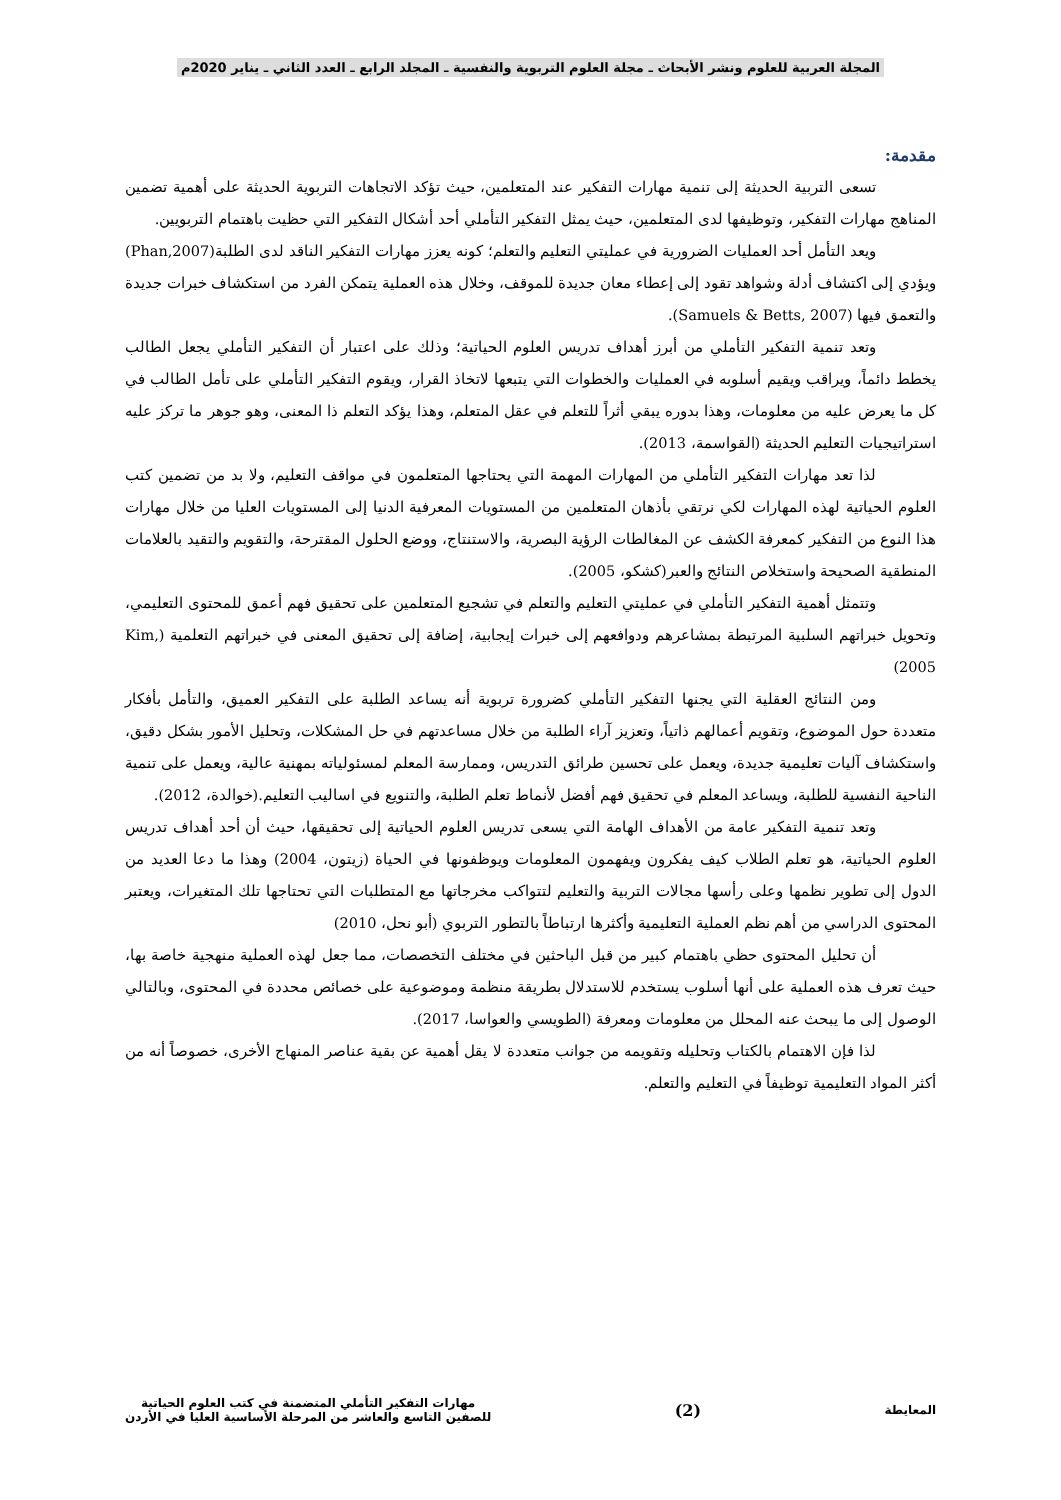المجلة العربية للعلوم ونشر الأبحاث ـ مجلة العلوم التربوية والنفسية ـ المجلد الرابع ـ العدد الثاني ـ يناير 2020م
مقدمة:
تسعى التربية الحديثة إلى تنمية مهارات التفكير عند المتعلمين، حيث تؤكد الاتجاهات التربوية الحديثة على أهمية تضمين المناهج مهارات التفكير، وتوظيفها لدى المتعلمين، حيث يمثل التفكير التأملي أحد أشكال التفكير التي حظيت باهتمام التربويين.
ويعد التأمل أحد العمليات الضرورية في عمليتي التعليم والتعلم؛ كونه يعزز مهارات التفكير الناقد لدى الطلبة(Phan,2007) ويؤدي إلى اكتشاف أدلة وشواهد تقود إلى إعطاء معان جديدة للموقف، وخلال هذه العملية يتمكن الفرد من استكشاف خبرات جديدة والتعمق فيها (Samuels & Betts, 2007).
وتعد تنمية التفكير التأملي من أبرز أهداف تدريس العلوم الحياتية؛ وذلك على اعتبار أن التفكير التأملي يجعل الطالب يخطط دائماً، ويراقب ويقيم أسلوبه في العمليات والخطوات التي يتبعها لاتخاذ القرار، ويقوم التفكير التأملي على تأمل الطالب في كل ما يعرض عليه من معلومات، وهذا بدوره يبقي أثراً للتعلم في عقل المتعلم، وهذا يؤكد التعلم ذا المعنى، وهو جوهر ما تركز عليه استراتيجيات التعليم الحديثة (القواسمة، 2013).
لذا تعد مهارات التفكير التأملي من المهارات المهمة التي يحتاجها المتعلمون في مواقف التعليم، ولا بد من تضمين كتب العلوم الحياتية لهذه المهارات لكي نرتقي بأذهان المتعلمين من المستويات المعرفية الدنيا إلى المستويات العليا من خلال مهارات هذا النوع من التفكير كمعرفة الكشف عن المغالطات الرؤية البصرية، والاستنتاج، ووضع الحلول المقترحة، والتقويم والتقيد بالعلامات المنطقية الصحيحة واستخلاص النتائج والعبر(كشكو، 2005).
وتتمثل أهمية التفكير التأملي في عمليتي التعليم والتعلم في تشجيع المتعلمين على تحقيق فهم أعمق للمحتوى التعليمي، وتحويل خبراتهم السلبية المرتبطة بمشاعرهم ودوافعهم إلى خبرات إيجابية، إضافة إلى تحقيق المعنى في خبراتهم التعلمية (Kim, 2005)
ومن النتائج العقلية التي يجنها التفكير التأملي كضرورة تربوية أنه يساعد الطلبة على التفكير العميق، والتأمل بأفكار متعددة حول الموضوع، وتقويم أعمالهم ذاتياً، وتعزيز آراء الطلبة من خلال مساعدتهم في حل المشكلات، وتحليل الأمور بشكل دقيق، واستكشاف آليات تعليمية جديدة، ويعمل على تحسين طرائق التدريس، وممارسة المعلم لمسئولياته بمهنية عالية، ويعمل على تنمية الناحية النفسية للطلبة، ويساعد المعلم في تحقيق فهم أفضل لأنماط تعلم الطلبة، والتنويع في اساليب التعليم.(خوالدة، 2012).
وتعد تنمية التفكير عامة من الأهداف الهامة التي يسعى تدريس العلوم الحياتية إلى تحقيقها، حيث أن أحد أهداف تدريس العلوم الحياتية، هو تعلم الطلاب كيف يفكرون ويفهمون المعلومات ويوظفونها في الحياة (زيتون، 2004) وهذا ما دعا العديد من الدول إلى تطوير نظمها وعلى رأسها مجالات التربية والتعليم لتتواكب مخرجاتها مع المتطلبات التي تحتاجها تلك المتغيرات، ويعتبر المحتوى الدراسي من أهم نظم العملية التعليمية وأكثرها ارتباطاً بالتطور التربوي (أبو نحل، 2010)
أن تحليل المحتوى حظي باهتمام كبير من قبل الباحثين في مختلف التخصصات، مما جعل لهذه العملية منهجية خاصة بها، حيث تعرف هذه العملية على أنها أسلوب يستخدم للاستدلال بطريقة منظمة وموضوعية على خصائص محددة في المحتوى، وبالتالي الوصول إلى ما يبحث عنه المحلل من معلومات ومعرفة (الطويسي والعواسا، 2017).
لذا فإن الاهتمام بالكتاب وتحليله وتقويمه من جوانب متعددة لا يقل أهمية عن بقية عناصر المنهاج الأخرى، خصوصاً أنه من أكثر المواد التعليمية توظيفاً في التعليم والتعلم.
المعايطة
(2)
مهارات التفكير التأملي المتضمنة في كتب العلوم الحياتية
للصفين التاسع والعاشر من المرحلة الأساسية العليا في الأردن